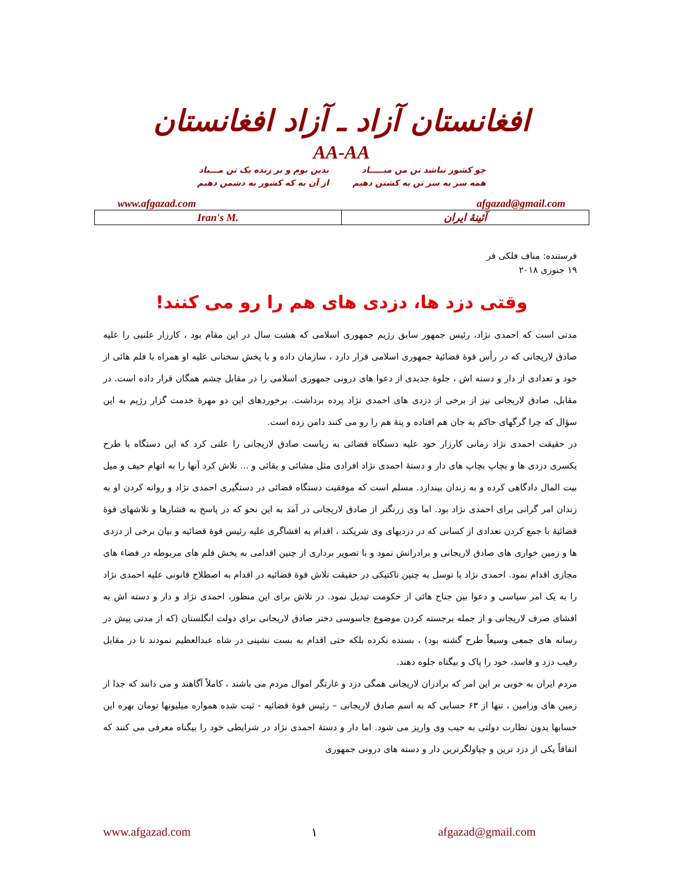افغانستان آزاد ـ آزاد افغانستان
AA-AA
چو کشور نباشد تن من مبـــــاد
همه سر به سر تن به کشتن دهیم
بدین بوم و بر زنده یک تن مـــباد
از آن به که کشور به دشمن دهیم
www.afgazad.com afgazad@gmail.com
| Iran's M. | آئینهٔ ایران |
فرستنده: مناف فلکی فر
۱۹ جنوری ۲۰۱۸
وقتی دزد ها، دزدی های هم را رو می کنند!
مدتی است که احمدی نژاد، رئیس جمهور سابق رژیم جمهوری اسلامی که هشت سال در این مقام بود ، کارزار علنیی را علیه صادق لاریجانی که در رأس قوهٔ قضائیهٔ جمهوری اسلامی قرار دارد ، سازمان داده و با پخش سخنانی علیه او همراه با فلم هائی از خود و تعدادی از دار و دسته اش ، جلوهٔ جدیدی از دعوا های درونی جمهوری اسلامی را در مقابل چشم همگان قرار داده است. در مقابل، صادق لاریجانی نیز از برخی از دزدی های احمدی نژاد پرده برداشت. برخوردهای این دو مهرهٔ خدمت گزار رژیم به این سؤال که چرا گرگهای حاکم به جان هم افتاده و پتهٔ هم را رو می کنند دامن زده است.
در حقیقت احمدی نژاد زمانی کارزار خود علیه دستگاه قضائی به ریاست صادق لاریجانی را علنی کرد که این دستگاه با طرح یکسری دزدی ها و بچاپ بچاپ های دار و دستهٔ احمدی نژاد افرادی مثل مشائی و بقائی و ... تلاش کرد آنها را به اتهام حیف و میل بیت المال دادگاهی کرده و به زندان بیندازد. مسلم است که موفقیت دستگاه قضائی در دستگیری احمدی نژاد و روانه کردن او به زندان امر گرانی برای احمدی نژاد بود. اما وی زرنگتر از صادق لاریجانی در آمد به این نحو که در پاسخ به فشارها و تلاشهای قوهٔ قضائیهٔ با جمع کردن تعدادی از کسانی که در دزدیهای وی شریکند ، اقدام به افشاگری علیه رئیس قوهٔ قضائیه و بیان برخی از دزدی ها و زمین خواری های صادق لاریجانی و برادرانش نمود و با تصویر برداری از چنین اقدامی به پخش فلم های مربوطه در فضاء های مجازی اقدام نمود. احمدی نژاد با توسل به چنین تاکتیکی در حقیقت تلاش قوهٔ قضائیه در اقدام به اصطلاح قانونی علیه احمدی نژاد را به یک امر سیاسی و دعوا بین جناح هائی از حکومت تبدیل نمود. در تلاش برای این منظور، احمدی نژاد و دار و دسته اش به افشای صرف لاریجانی و از جمله برجسته کردن موضوع جاسوسی دختر صادق لاریجانی برای دولت انگلستان (که از مدتی پیش در رسانه های جمعی وسیعاً طرح گشته بود) ، بسنده نکرده بلکه حتی اقدام به بست نشینی در شاه عبدالعظیم نمودند تا در مقابل رقیب دزد و فاسد، خود را پاک و بیگناه جلوه دهند.
مردم ایران به خوبی بر این امر که برادران لاریجانی همگی دزد و غارتگر اموال مردم می باشند ، کاملاً آگاهند و می دانند که جدا از زمین های ورامین ، تنها از ۶۳ حسابی که به اسم صادق لاریجانی – رئیس قوهٔ قضائیه - ثبت شده همواره میلیونها تومان بهره این حسابها بدون نظارت دولتی به جیب وی واریز می شود. اما دار و دستهٔ احمدی نژاد در شرایطی خود را بیگناه معرفی می کنند که اتفاقاً یکی از دزد ترین و چپاولگرترین دار و دسته های درونی جمهوری
www.afgazad.com ۱ afgazad@gmail.com